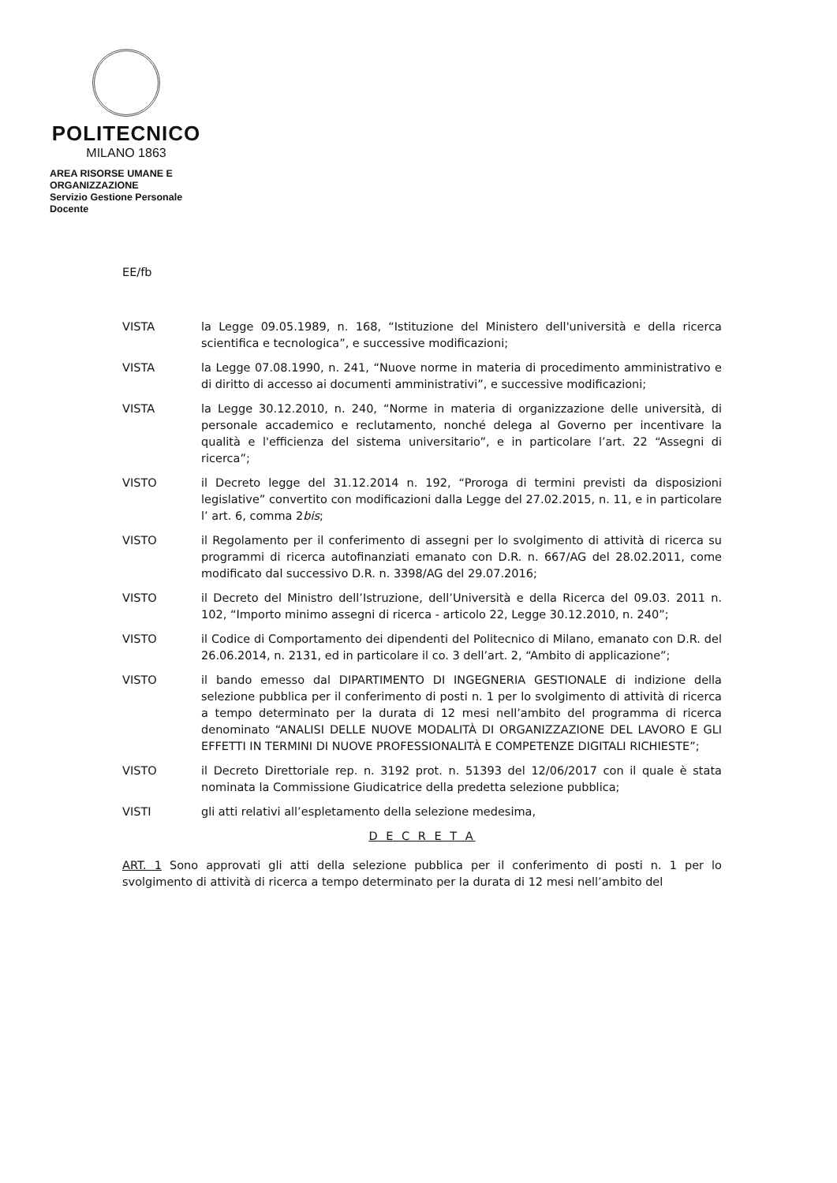POLITECNICO
MILANO 1863
AREA RISORSE UMANE E ORGANIZZAZIONE
Servizio Gestione Personale Docente
EE/fb
VISTA la Legge 09.05.1989, n. 168, “Istituzione del Ministero dell'università e della ricerca scientifica e tecnologica”, e successive modificazioni;
VISTA la Legge 07.08.1990, n. 241, “Nuove norme in materia di procedimento amministrativo e di diritto di accesso ai documenti amministrativi”, e successive modificazioni;
VISTA la Legge 30.12.2010, n. 240, “Norme in materia di organizzazione delle università, di personale accademico e reclutamento, nonché delega al Governo per incentivare la qualità e l'efficienza del sistema universitario”, e in particolare l’art. 22 “Assegni di ricerca”;
VISTO il Decreto legge del 31.12.2014 n. 192, “Proroga di termini previsti da disposizioni legislative” convertito con modificazioni dalla Legge del 27.02.2015, n. 11, e in particolare l’ art. 6, comma 2bis;
VISTO il Regolamento per il conferimento di assegni per lo svolgimento di attività di ricerca su programmi di ricerca autofinanziati emanato con D.R. n. 667/AG del 28.02.2011, come modificato dal successivo D.R. n. 3398/AG del 29.07.2016;
VISTO il Decreto del Ministro dell’Istruzione, dell’Università e della Ricerca del 09.03. 2011 n. 102, “Importo minimo assegni di ricerca - articolo 22, Legge 30.12.2010, n. 240”;
VISTO il Codice di Comportamento dei dipendenti del Politecnico di Milano, emanato con D.R. del 26.06.2014, n. 2131, ed in particolare il co. 3 dell’art. 2, “Ambito di applicazione”;
VISTO il bando emesso dal DIPARTIMENTO DI INGEGNERIA GESTIONALE di indizione della selezione pubblica per il conferimento di posti n. 1 per lo svolgimento di attività di ricerca a tempo determinato per la durata di 12 mesi nell’ambito del programma di ricerca denominato “ANALISI DELLE NUOVE MODALITÀ DI ORGANIZZAZIONE DEL LAVORO E GLI EFFETTI IN TERMINI DI NUOVE PROFESSIONALITÀ E COMPETENZE DIGITALI RICHIESTE”;
VISTO il Decreto Direttoriale rep. n. 3192 prot. n. 51393 del 12/06/2017 con il quale è stata nominata la Commissione Giudicatrice della predetta selezione pubblica;
VISTI gli atti relativi all’espletamento della selezione medesima,
D E C R E T A
ART. 1 Sono approvati gli atti della selezione pubblica per il conferimento di posti n. 1 per lo svolgimento di attività di ricerca a tempo determinato per la durata di 12 mesi nell’ambito del